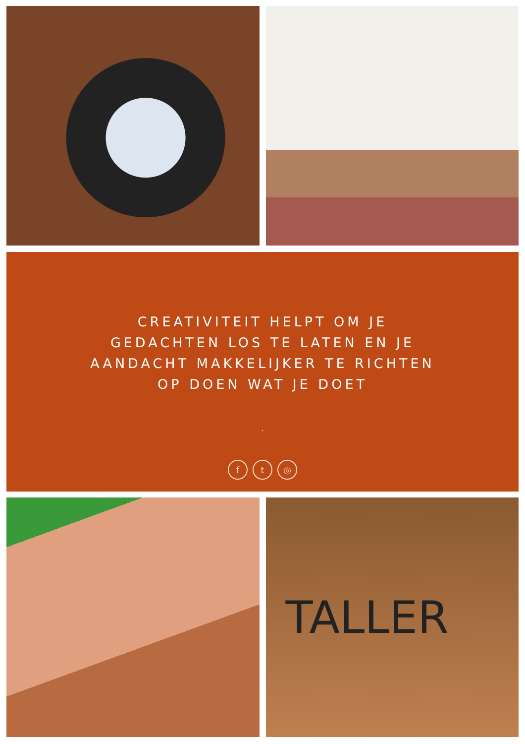CREATIVITEIT HELPT OM JE GEDACHTEN LOS TE LATEN EN JE AANDACHT MAKKELIJKER TE RICHTEN OP DOEN WAT JE DOET
.
ft ◎
TALLER